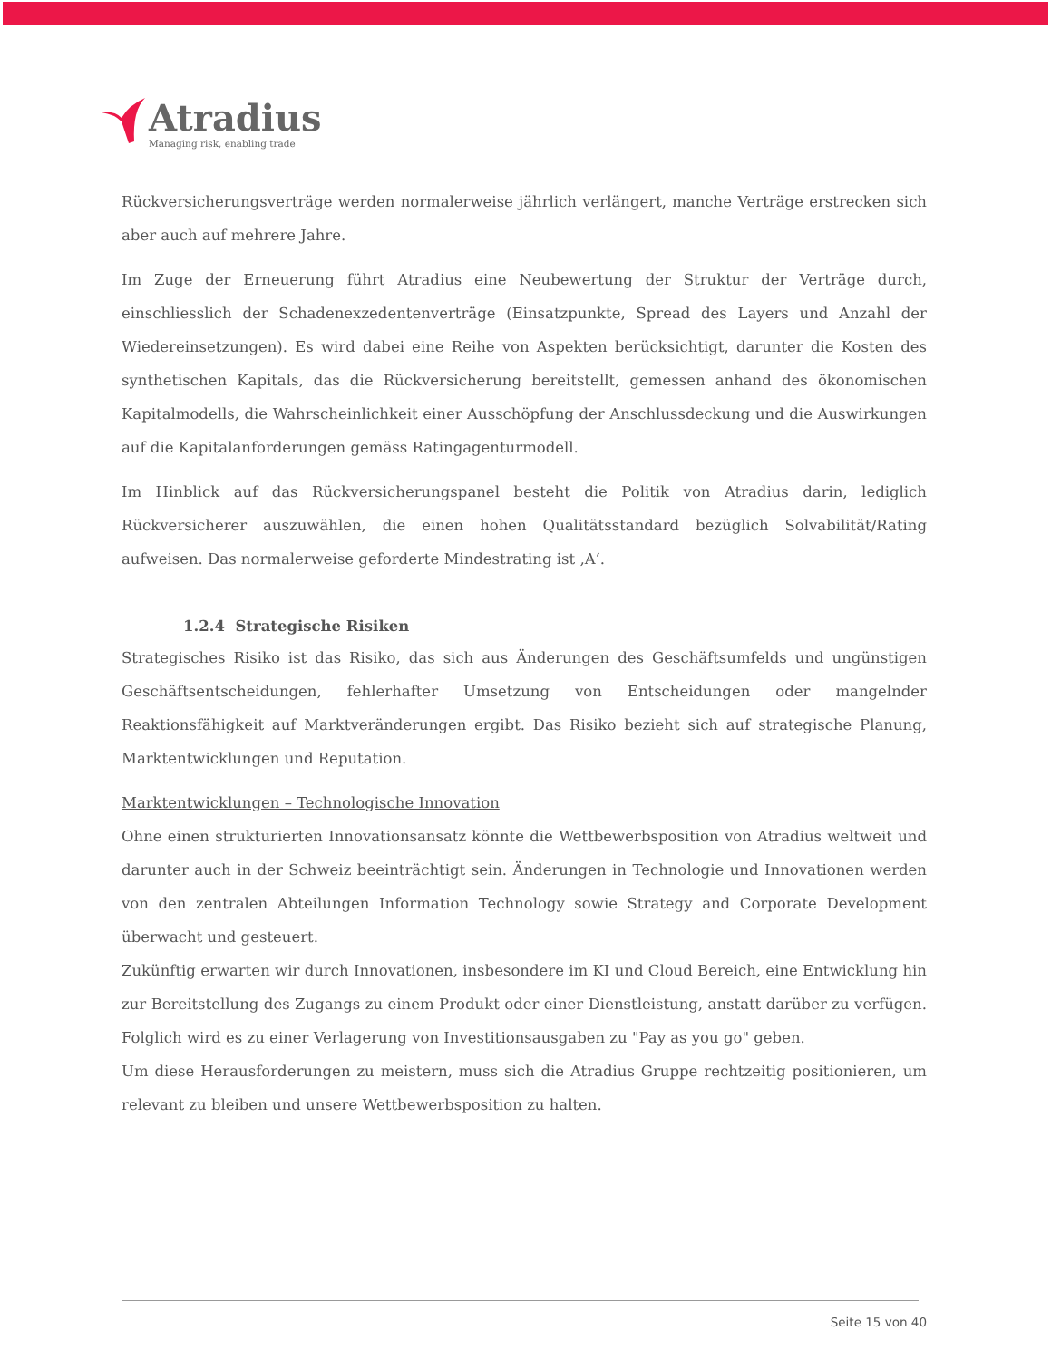Atradius
Managing risk, enabling trade
Rückversicherungsverträge werden normalerweise jährlich verlängert, manche Verträge erstrecken sich aber auch auf mehrere Jahre.
Im Zuge der Erneuerung führt Atradius eine Neubewertung der Struktur der Verträge durch, einschliesslich der Schadenexzedentenverträge (Einsatzpunkte, Spread des Layers und Anzahl der Wiedereinsetzungen). Es wird dabei eine Reihe von Aspekten berücksichtigt, darunter die Kosten des synthetischen Kapitals, das die Rückversicherung bereitstellt, gemessen anhand des ökonomischen Kapitalmodells, die Wahrscheinlichkeit einer Ausschöpfung der Anschlussdeckung und die Auswirkungen auf die Kapitalanforderungen gemäss Ratingagenturmodell.
Im Hinblick auf das Rückversicherungspanel besteht die Politik von Atradius darin, lediglich Rückversicherer auszuwählen, die einen hohen Qualitätsstandard bezüglich Solvabilität/Rating aufweisen. Das normalerweise geforderte Mindestrating ist ‚A‘.
1.2.4 Strategische Risiken
Strategisches Risiko ist das Risiko, das sich aus Änderungen des Geschäftsumfelds und ungünstigen Geschäftsentscheidungen, fehlerhafter Umsetzung von Entscheidungen oder mangelnder Reaktionsfähigkeit auf Marktveränderungen ergibt. Das Risiko bezieht sich auf strategische Planung, Marktentwicklungen und Reputation.
Marktentwicklungen – Technologische Innovation
Ohne einen strukturierten Innovationsansatz könnte die Wettbewerbsposition von Atradius weltweit und darunter auch in der Schweiz beeinträchtigt sein. Änderungen in Technologie und Innovationen werden von den zentralen Abteilungen Information Technology sowie Strategy and Corporate Development überwacht und gesteuert.
Zukünftig erwarten wir durch Innovationen, insbesondere im KI und Cloud Bereich, eine Entwicklung hin zur Bereitstellung des Zugangs zu einem Produkt oder einer Dienstleistung, anstatt darüber zu verfügen. Folglich wird es zu einer Verlagerung von Investitionsausgaben zu "Pay as you go" geben.
Um diese Herausforderungen zu meistern, muss sich die Atradius Gruppe rechtzeitig positionieren, um relevant zu bleiben und unsere Wettbewerbsposition zu halten.
Seite 15 von 40